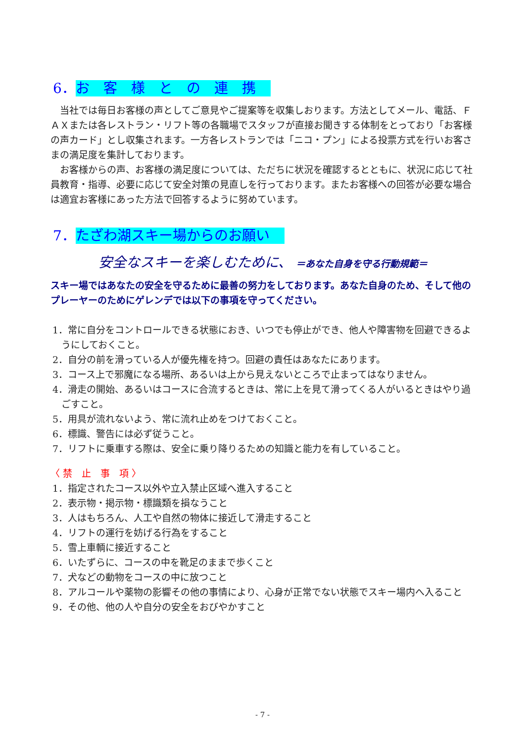6．お　客　様　と　の　連　携
当社では毎日お客様の声としてご意見やご提案等を収集しおります。方法としてメール、電話、ＦＡＸまたは各レストラン・リフト等の各職場でスタッフが直接お聞きする体制をとっており「お客様の声カード」とし収集されます。一方各レストランでは「ニコ・プン」による投票方式を行いお客さまの満足度を集計しております。
お客様からの声、お客様の満足度については、ただちに状況を確認するとともに、状況に応じて社員教育・指導、必要に応じて安全対策の見直しを行っております。またお客様への回答が必要な場合は適宜お客様にあった方法で回答するように努めています。
7．たざわ湖スキー場からのお願い
安全なスキーを楽しむために、 ＝あなた自身を守る行動規範＝
スキー場ではあなたの安全を守るために最善の努力をしております。あなた自身のため、そして他のプレーヤーのためにゲレンデでは以下の事項を守ってください。
1．常に自分をコントロールできる状態におき、いつでも停止ができ、他人や障害物を回避できるようにしておくこと。
2．自分の前を滑っている人が優先権を持つ。回避の責任はあなたにあります。
3．コース上で邪魔になる場所、あるいは上から見えないところで止まってはなりません。
4．滑走の開始、あるいはコースに合流するときは、常に上を見て滑ってくる人がいるときはやり過ごすこと。
5．用具が流れないよう、常に流れ止めをつけておくこと。
6．標識、警告には必ず従うこと。
7．リフトに乗車する際は、安全に乗り降りるための知識と能力を有していること。
〈 禁　止　事　項 〉
1．指定されたコース以外や立入禁止区域へ進入すること
2．表示物・掲示物・標識類を損なうこと
3．人はもちろん、人工や自然の物体に接近して滑走すること
4．リフトの運行を妨げる行為をすること
5．雪上車輌に接近すること
6．いたずらに、コースの中を靴足のままで歩くこと
7．犬などの動物をコースの中に放つこと
8．アルコールや薬物の影響その他の事情により、心身が正常でない状態でスキー場内へ入ること
9．その他、他の人や自分の安全をおびやかすこと
- 7 -